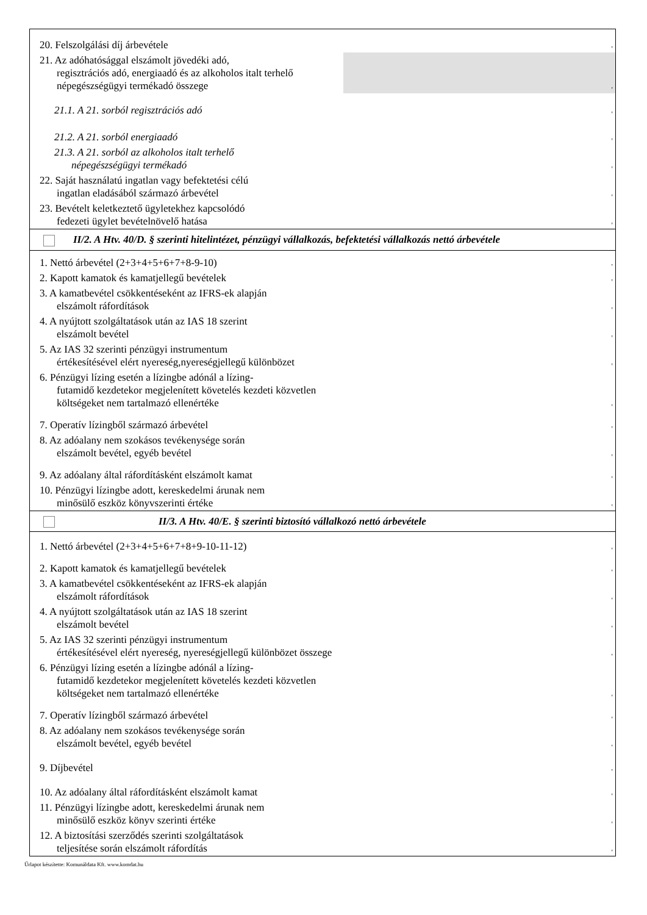| 20. Felszolgálási díj árbevétele | , |
| 21. Az adóhatósággal elszámolt jövedéki adó, regisztrációs adó, energiaadó és az alkoholos italt terhelő népegészségügyi termékadó összege | , |
| 21.1. A 21. sorból regisztrációs adó | , |
| 21.2. A 21. sorból energiaadó | , |
| 21.3. A 21. sorból az alkoholos italt terhelő népegészségügyi termékadó | , |
| 22. Saját használatú ingatlan vagy befektetési célú ingatlan eladásából származó árbevétel | , |
| 23. Bevételt keletkeztető ügyletekhez kapcsolódó fedezeti ügylet bevételnövelő hatása | , |
| II/2. A Htv. 40/D. § szerinti hitelintézet, pénzügyi vállalkozás, befektetési vállalkozás nettó árbevétele | |
| 1. Nettó árbevétel (2+3+4+5+6+7+8-9-10) | , |
| 2. Kapott kamatok és kamatjellegű bevételek | , |
| 3. A kamatbevétel csökkentéseként az IFRS-ek alapján elszámolt ráfordítások | , |
| 4. A nyújtott szolgáltatások után az IAS 18 szerint elszámolt bevétel | , |
| 5. Az IAS 32 szerinti pénzügyi instrumentum értékesítésével elért nyereség,nyereségjellegű különbözet | , |
| 6. Pénzügyi lízing esetén a lízingbe adónál a lízing- futamidő kezdetekor megjelenített követelés kezdeti közvetlen költségeket nem tartalmazó ellenértéke | , |
| 7. Operatív lízingből származó árbevétel | , |
| 8. Az adóalany nem szokásos tevékenysége során elszámolt bevétel, egyéb bevétel | , |
| 9. Az adóalany által ráfordításként elszámolt kamat | , |
| 10. Pénzügyi lízingbe adott, kereskedelmi árunak nem minősülő eszköz könyvszerinti értéke | , |
| II/3. A Htv. 40/E. § szerinti biztosító vállalkozó nettó árbevétele | |
| 1. Nettó árbevétel (2+3+4+5+6+7+8+9-10-11-12) | , |
| 2. Kapott kamatok és kamatjellegű bevételek | , |
| 3. A kamatbevétel csökkentéseként az IFRS-ek alapján elszámolt ráfordítások | , |
| 4. A nyújtott szolgáltatások után az IAS 18 szerint elszámolt bevétel | , |
| 5. Az IAS 32 szerinti pénzügyi instrumentum értékesítésével elért nyereség, nyereségjellegű különbözet összege | , |
| 6. Pénzügyi lízing esetén a lízingbe adónál a lízing- futamidő kezdetekor megjelenített követelés kezdeti közvetlen költségeket nem tartalmazó ellenértéke | , |
| 7. Operatív lízingből származó árbevétel | , |
| 8. Az adóalany nem szokásos tevékenysége során elszámolt bevétel, egyéb bevétel | , |
| 9. Díjbevétel | , |
| 10. Az adóalany által ráfordításként elszámolt kamat | , |
| 11. Pénzügyi lízingbe adott, kereskedelmi árunak nem minősülő eszköz könyv szerinti értéke | , |
| 12. A biztosítási szerződés szerinti szolgáltatások teljesítése során elszámolt ráfordítás | , |
Űrlapot készítette: Komunáldata Kft. www.komdat.hu